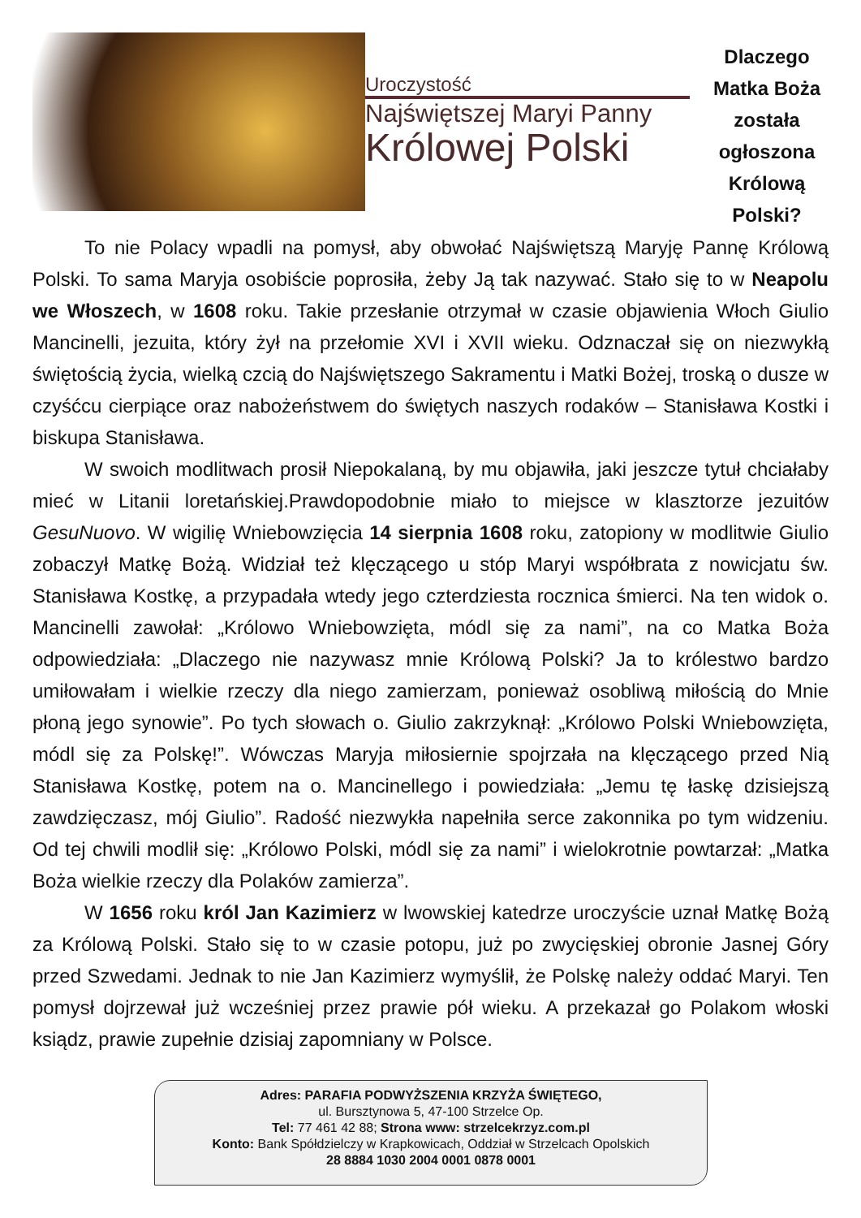Uroczystość
Najświętszej Maryi Panny
Królowej Polski
Dlaczego Matka Boża została ogłoszona Królową Polski?
To nie Polacy wpadli na pomysł, aby obwołać Najświętszą Maryję Pannę Królową Polski. To sama Maryja osobiście poprosiła, żeby Ją tak nazywać. Stało się to w Neapolu we Włoszech, w 1608 roku. Takie przesłanie otrzymał w czasie objawienia Włoch Giulio Mancinelli, jezuita, który żył na przełomie XVI i XVII wieku. Odznaczał się on niezwykłą świętością życia, wielką czcią do Najświętszego Sakramentu i Matki Bożej, troską o dusze w czyśćcu cierpiące oraz nabożeństwem do świętych naszych rodaków – Stanisława Kostki i biskupa Stanisława.
W swoich modlitwach prosił Niepokalaną, by mu objawiła, jaki jeszcze tytuł chciałaby mieć w Litanii loretańskiej.Prawdopodobnie miało to miejsce w klasztorze jezuitów GesuNuovo. W wigilię Wniebowzięcia 14 sierpnia 1608 roku, zatopiony w modlitwie Giulio zobaczył Matkę Bożą. Widział też klęczącego u stóp Maryi współbrata z nowicjatu św. Stanisława Kostkę, a przypadała wtedy jego czterdziesta rocznica śmierci. Na ten widok o. Mancinelli zawołał: „Królowo Wniebowzięta, módl się za nami”, na co Matka Boża odpowiedziała: „Dlaczego nie nazywasz mnie Królową Polski? Ja to królestwo bardzo umiłowałam i wielkie rzeczy dla niego zamierzam, ponieważ osobliwą miłością do Mnie płoną jego synowie”. Po tych słowach o. Giulio zakrzyknął: „Królowo Polski Wniebowzięta, módl się za Polskę!”. Wówczas Maryja miłosiernie spojrzała na klęczącego przed Nią Stanisława Kostkę, potem na o. Mancinellego i powiedziała: „Jemu tę łaskę dzisiejszą zawdzięczasz, mój Giulio”. Radość niezwykła napełniła serce zakonnika po tym widzeniu. Od tej chwili modlił się: „Królowo Polski, módl się za nami” i wielokrotnie powtarzał: „Matka Boża wielkie rzeczy dla Polaków zamierza”.
W 1656 roku król Jan Kazimierz w lwowskiej katedrze uroczyście uznał Matkę Bożą za Królową Polski. Stało się to w czasie potopu, już po zwycięskiej obronie Jasnej Góry przed Szwedami. Jednak to nie Jan Kazimierz wymyślił, że Polskę należy oddać Maryi. Ten pomysł dojrzewał już wcześniej przez prawie pół wieku. A przekazał go Polakom włoski ksiądz, prawie zupełnie dzisiaj zapomniany w Polsce.
Adres: PARAFIA PODWYŻSZENIA KRZYŻA ŚWIĘTEGO,
ul. Bursztynowa 5, 47-100 Strzelce Op.
Tel: 77 461 42 88; Strona www: strzelcekrzyz.com.pl
Konto: Bank Spółdzielczy w Krapkowicach, Oddział w Strzelcach Opolskich
28 8884 1030 2004 0001 0878 0001